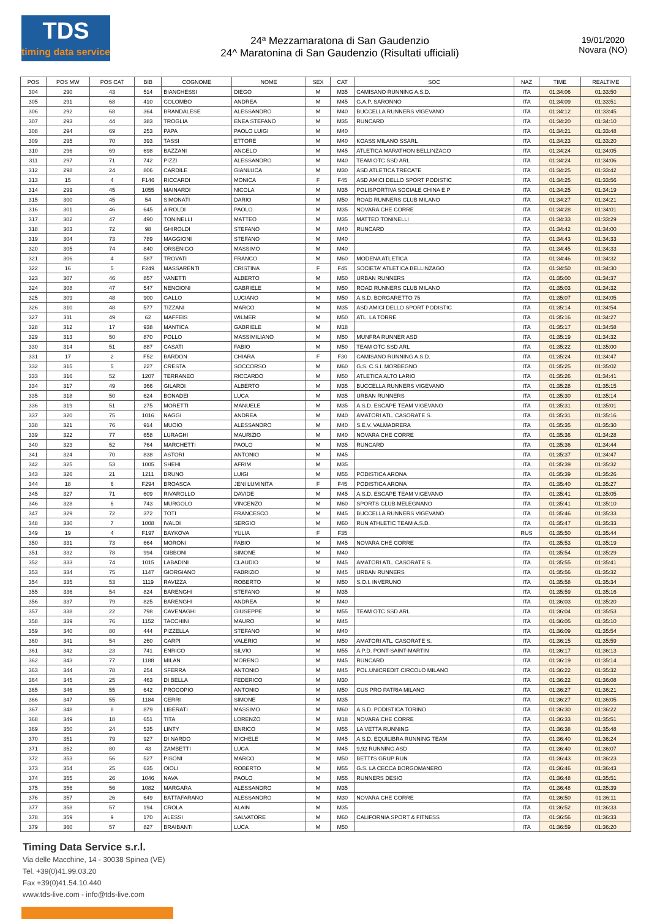TDS
timing data service
24ª Mezzamaratona di San Gaudenzio
24^ Maratonina di San Gaudenzio (Risultati ufficiali)
19/01/2020
Novara (NO)
| POS | POS MW | POS CAT | BIB | COGNOME | NOME | SEX | CAT | SOC | NAZ | TIME | REALTIME |
| --- | --- | --- | --- | --- | --- | --- | --- | --- | --- | --- | --- |
| 304 | 290 | 43 | 514 | BIANCHESSI | DIEGO | M | M35 | CAMISANO RUNNING A.S.D. | ITA | 01:34:06 | 01:33:50 |
| 305 | 291 | 68 | 410 | COLOMBO | ANDREA | M | M45 | G.A.P. SARONNO | ITA | 01:34:09 | 01:33:51 |
| 306 | 292 | 68 | 364 | BRANDALESE | ALESSANDRO | M | M40 | BUCCELLA RUNNERS VIGEVANO | ITA | 01:34:12 | 01:33:45 |
| 307 | 293 | 44 | 383 | TROGLIA | ENEA STEFANO | M | M35 | RUNCARD | ITA | 01:34:20 | 01:34:10 |
| 308 | 294 | 69 | 253 | PAPA | PAOLO LUIGI | M | M40 | | ITA | 01:34:21 | 01:33:48 |
| 309 | 295 | 70 | 393 | TASSI | ETTORE | M | M40 | KOASS MILANO SSARL | ITA | 01:34:23 | 01:33:20 |
| 310 | 296 | 69 | 698 | BAZZANI | ANGELO | M | M45 | ATLETICA MARATHON BELLINZAGO | ITA | 01:34:24 | 01:34:05 |
| 311 | 297 | 71 | 742 | PIZZI | ALESSANDRO | M | M40 | TEAM OTC SSD ARL | ITA | 01:34:24 | 01:34:06 |
| 312 | 298 | 24 | 806 | CARDILE | GIANLUCA | M | M30 | ASD ATLETICA TRECATE | ITA | 01:34:25 | 01:33:42 |
| 313 | 15 | 4 | F146 | RICCARDI | MONICA | F | F45 | ASD AMICI DELLO SPORT PODISTIC | ITA | 01:34:25 | 01:33:56 |
| 314 | 299 | 45 | 1055 | MAINARDI | NICOLA | M | M35 | POLISPORTIVA SOCIALE CHINA E P | ITA | 01:34:25 | 01:34:19 |
| 315 | 300 | 45 | 54 | SIMONATI | DARIO | M | M50 | ROAD RUNNERS CLUB MILANO | ITA | 01:34:27 | 01:34:21 |
| 316 | 301 | 46 | 645 | AIROLDI | PAOLO | M | M35 | NOVARA CHE CORRE | ITA | 01:34:28 | 01:34:01 |
| 317 | 302 | 47 | 490 | TONINELLI | MATTEO | M | M35 | MATTEO TONINELLI | ITA | 01:34:33 | 01:33:29 |
| 318 | 303 | 72 | 98 | GHIROLDI | STEFANO | M | M40 | RUNCARD | ITA | 01:34:42 | 01:34:00 |
| 319 | 304 | 73 | 789 | MAGGIONI | STEFANO | M | M40 | | ITA | 01:34:43 | 01:34:33 |
| 320 | 305 | 74 | 840 | ORSENIGO | MASSIMO | M | M40 | | ITA | 01:34:45 | 01:34:33 |
| 321 | 306 | 4 | 587 | TROVATI | FRANCO | M | M60 | MODENA ATLETICA | ITA | 01:34:46 | 01:34:32 |
| 322 | 16 | 5 | F249 | MASSARENTI | CRISTINA | F | F45 | SOCIETA' ATLETICA BELLINZAGO | ITA | 01:34:50 | 01:34:30 |
| 323 | 307 | 46 | 857 | VANETTI | ALBERTO | M | M50 | URBAN RUNNERS | ITA | 01:35:00 | 01:34:37 |
| 324 | 308 | 47 | 547 | NENCIONI | GABRIELE | M | M50 | ROAD RUNNERS CLUB MILANO | ITA | 01:35:03 | 01:34:32 |
| 325 | 309 | 48 | 900 | GALLO | LUCIANO | M | M50 | A.S.D. BORGARETTO 75 | ITA | 01:35:07 | 01:34:05 |
| 326 | 310 | 48 | 577 | TIZZANI | MARCO | M | M35 | ASD AMICI DELLO SPORT PODISTIC | ITA | 01:35:14 | 01:34:54 |
| 327 | 311 | 49 | 62 | MAFFEIS | WILMER | M | M50 | ATL. LA TORRE | ITA | 01:35:16 | 01:34:27 |
| 328 | 312 | 17 | 938 | MANTICA | GABRIELE | M | M18 | | ITA | 01:35:17 | 01:34:58 |
| 329 | 313 | 50 | 870 | POLLO | MASSIMILIANO | M | M50 | MUNFRA RUNNER ASD | ITA | 01:35:19 | 01:34:32 |
| 330 | 314 | 51 | 887 | CASATI | FABIO | M | M50 | TEAM OTC SSD ARL | ITA | 01:35:22 | 01:35:00 |
| 331 | 17 | 2 | F52 | BARDON | CHIARA | F | F30 | CAMISANO RUNNING A.S.D. | ITA | 01:35:24 | 01:34:47 |
| 332 | 315 | 5 | 227 | CRESTA | SOCCORSO | M | M60 | G.S. C.S.I. MORBEGNO | ITA | 01:35:25 | 01:35:02 |
| 333 | 316 | 52 | 1207 | TERRANEO | RICCARDO | M | M50 | ATLETICA ALTO LARIO | ITA | 01:35:26 | 01:34:41 |
| 334 | 317 | 49 | 366 | GILARDI | ALBERTO | M | M35 | BUCCELLA RUNNERS VIGEVANO | ITA | 01:35:28 | 01:35:15 |
| 335 | 318 | 50 | 624 | BONADEI | LUCA | M | M35 | URBAN RUNNERS | ITA | 01:35:30 | 01:35:14 |
| 336 | 319 | 51 | 275 | MORETTI | MANUELE | M | M35 | A.S.D. ESCAPE TEAM VIGEVANO | ITA | 01:35:31 | 01:35:01 |
| 337 | 320 | 75 | 1016 | NAGGI | ANDREA | M | M40 | AMATORI ATL. CASORATE S. | ITA | 01:35:31 | 01:35:16 |
| 338 | 321 | 76 | 914 | MUOIO | ALESSANDRO | M | M40 | S.E.V. VALMADRERA | ITA | 01:35:35 | 01:35:30 |
| 339 | 322 | 77 | 658 | LURAGHI | MAURIZIO | M | M40 | NOVARA CHE CORRE | ITA | 01:35:36 | 01:34:28 |
| 340 | 323 | 52 | 764 | MARCHETTI | PAOLO | M | M35 | RUNCARD | ITA | 01:35:36 | 01:34:44 |
| 341 | 324 | 70 | 838 | ASTORI | ANTONIO | M | M45 | | ITA | 01:35:37 | 01:34:47 |
| 342 | 325 | 53 | 1005 | SHEHI | AFRIM | M | M35 | | ITA | 01:35:39 | 01:35:32 |
| 343 | 326 | 21 | 1211 | BRUNO | LUIGI | M | M55 | PODISTICA ARONA | ITA | 01:35:39 | 01:35:26 |
| 344 | 18 | 6 | F294 | BROASCA | JENI LUMINITA | F | F45 | PODISTICA ARONA | ITA | 01:35:40 | 01:35:27 |
| 345 | 327 | 71 | 609 | RIVAROLLO | DAVIDE | M | M45 | A.S.D. ESCAPE TEAM VIGEVANO | ITA | 01:35:41 | 01:35:05 |
| 346 | 328 | 6 | 743 | MURGOLO | VINCENZO | M | M60 | SPORTS CLUB MELEGNANO | ITA | 01:35:41 | 01:35:10 |
| 347 | 329 | 72 | 372 | TOTI | FRANCESCO | M | M45 | BUCCELLA RUNNERS VIGEVANO | ITA | 01:35:46 | 01:35:33 |
| 348 | 330 | 7 | 1008 | IVALDI | SERGIO | M | M60 | RUN ATHLETIC TEAM A.S.D. | ITA | 01:35:47 | 01:35:33 |
| 349 | 19 | 4 | F197 | BAYKOVA | YULIA | F | F35 | | RUS | 01:35:50 | 01:35:44 |
| 350 | 331 | 73 | 664 | MORONI | FABIO | M | M45 | NOVARA CHE CORRE | ITA | 01:35:53 | 01:35:19 |
| 351 | 332 | 78 | 994 | GIBBONI | SIMONE | M | M40 | | ITA | 01:35:54 | 01:35:29 |
| 352 | 333 | 74 | 1015 | LABADINI | CLAUDIO | M | M45 | AMATORI ATL. CASORATE S. | ITA | 01:35:55 | 01:35:41 |
| 353 | 334 | 75 | 1147 | GIORGIANO | FABRIZIO | M | M45 | URBAN RUNNERS | ITA | 01:35:56 | 01:35:32 |
| 354 | 335 | 53 | 1119 | RAVIZZA | ROBERTO | M | M50 | S.O.I. INVERUNO | ITA | 01:35:58 | 01:35:34 |
| 355 | 336 | 54 | 824 | BARENGHI | STEFANO | M | M35 | | ITA | 01:35:59 | 01:35:16 |
| 356 | 337 | 79 | 825 | BARENGHI | ANDREA | M | M40 | | ITA | 01:36:03 | 01:35:20 |
| 357 | 338 | 22 | 798 | CAVENAGHI | GIUSEPPE | M | M55 | TEAM OTC SSD ARL | ITA | 01:36:04 | 01:35:53 |
| 358 | 339 | 76 | 1152 | TACCHINI | MAURO | M | M45 | | ITA | 01:36:05 | 01:35:10 |
| 359 | 340 | 80 | 444 | PIZZELLA | STEFANO | M | M40 | | ITA | 01:36:09 | 01:35:54 |
| 360 | 341 | 54 | 260 | CARPI | VALERIO | M | M50 | AMATORI ATL. CASORATE S. | ITA | 01:36:15 | 01:35:59 |
| 361 | 342 | 23 | 741 | ENRICO | SILVIO | M | M55 | A.P.D. PONT-SAINT-MARTIN | ITA | 01:36:17 | 01:36:13 |
| 362 | 343 | 77 | 1188 | MILAN | MORENO | M | M45 | RUNCARD | ITA | 01:36:19 | 01:35:14 |
| 363 | 344 | 78 | 254 | SFERRA | ANTONIO | M | M45 | POL.UNICREDIT CIRCOLO MILANO | ITA | 01:36:22 | 01:35:32 |
| 364 | 345 | 25 | 463 | DI BELLA | FEDERICO | M | M30 | | ITA | 01:36:22 | 01:36:08 |
| 365 | 346 | 55 | 642 | PROCOPIO | ANTONIO | M | M50 | CUS PRO PATRIA MILANO | ITA | 01:36:27 | 01:36:21 |
| 366 | 347 | 55 | 1184 | CERRI | SIMONE | M | M35 | | ITA | 01:36:27 | 01:36:05 |
| 367 | 348 | 8 | 879 | LIBERATI | MASSIMO | M | M60 | A.S.D. PODISTICA TORINO | ITA | 01:36:30 | 01:36:22 |
| 368 | 349 | 18 | 651 | TITA | LORENZO | M | M18 | NOVARA CHE CORRE | ITA | 01:36:33 | 01:35:51 |
| 369 | 350 | 24 | 535 | LINTY | ENRICO | M | M55 | LA VETTA RUNNING | ITA | 01:36:38 | 01:35:48 |
| 370 | 351 | 79 | 927 | DI NARDO | MICHELE | M | M45 | A.S.D. EQUILIBRA RUNNING TEAM | ITA | 01:36:40 | 01:36:24 |
| 371 | 352 | 80 | 43 | ZAMBETTI | LUCA | M | M45 | 9,92 RUNNING ASD | ITA | 01:36:40 | 01:36:07 |
| 372 | 353 | 56 | 527 | PISONI | MARCO | M | M50 | BETTI'S GRUP RUN | ITA | 01:36:43 | 01:36:23 |
| 373 | 354 | 25 | 635 | OIOLI | ROBERTO | M | M55 | G.S. LA CECCA BORGOMANERO | ITA | 01:36:46 | 01:36:43 |
| 374 | 355 | 26 | 1046 | NAVA | PAOLO | M | M55 | RUNNERS DESIO | ITA | 01:36:48 | 01:35:51 |
| 375 | 356 | 56 | 1082 | MARGARA | ALESSANDRO | M | M35 | | ITA | 01:36:48 | 01:35:39 |
| 376 | 357 | 26 | 649 | BATTAFARANO | ALESSANDRO | M | M30 | NOVARA CHE CORRE | ITA | 01:36:50 | 01:36:11 |
| 377 | 358 | 57 | 194 | CROLA | ALAIN | M | M35 | | ITA | 01:36:52 | 01:36:33 |
| 378 | 359 | 9 | 170 | ALESSI | SALVATORE | M | M60 | CALIFORNIA SPORT & FITNESS | ITA | 01:36:56 | 01:36:33 |
| 379 | 360 | 57 | 827 | BRAIBANTI | LUCA | M | M50 | | ITA | 01:36:59 | 01:36:20 |
Timing Data Service s.r.l.
Via delle Macchine, 14 - 30038 Spinea (VE)
Tel. +39(0)41.99.03.20
Fax +39(0)41.54.10.440
www.tds-live.com - info@tds-live.com